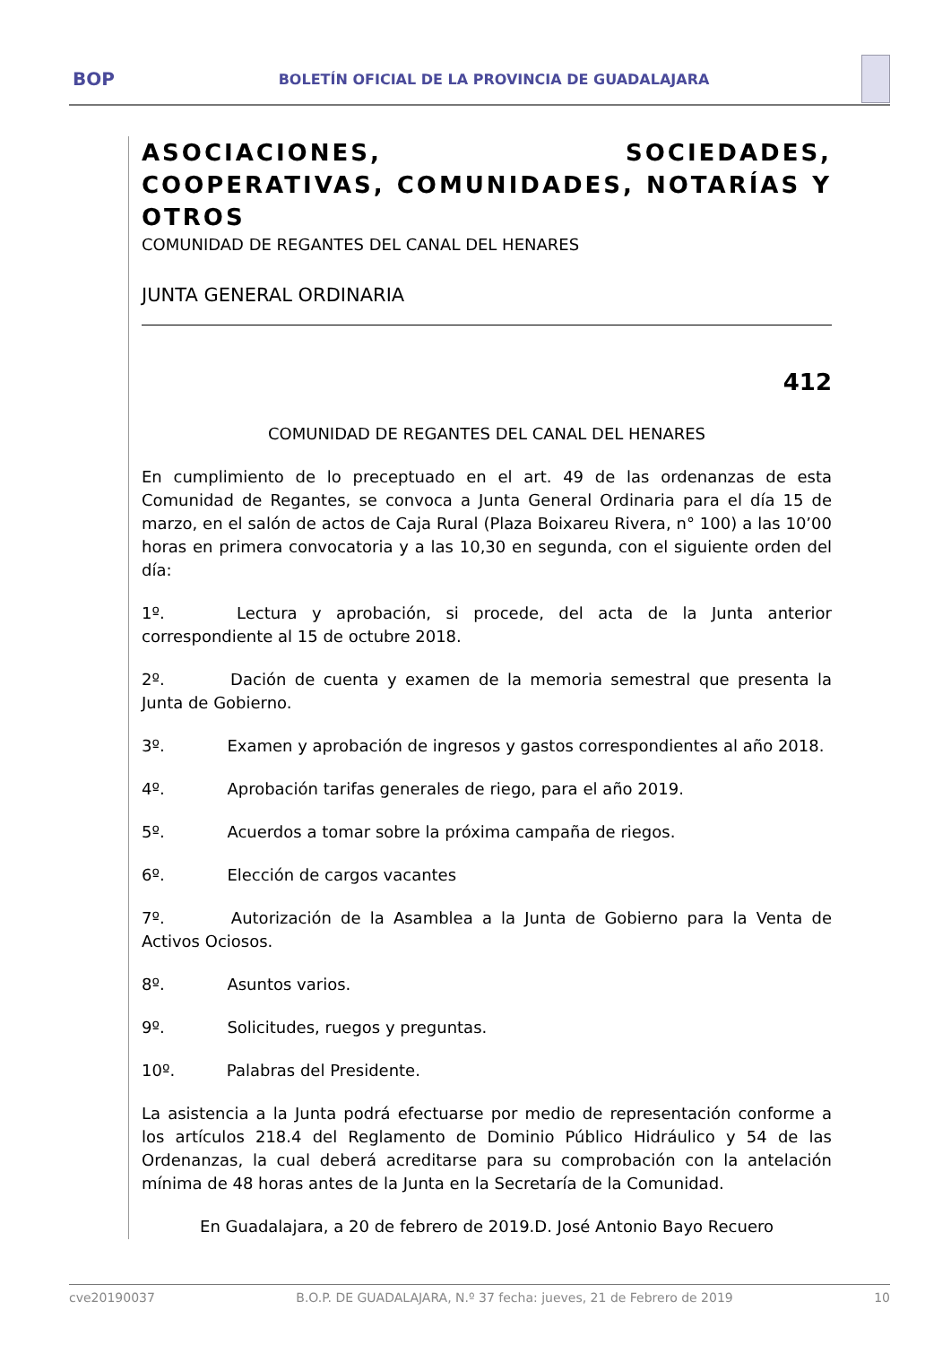BOP
BOLETÍN OFICIAL DE LA PROVINCIA DE GUADALAJARA
ASOCIACIONES, SOCIEDADES, COOPERATIVAS, COMUNIDADES, NOTARÍAS Y OTROS
COMUNIDAD DE REGANTES DEL CANAL DEL HENARES
JUNTA GENERAL ORDINARIA
412
COMUNIDAD DE REGANTES DEL CANAL DEL HENARES
En cumplimiento de lo preceptuado en el art. 49 de las ordenanzas de esta Comunidad de Regantes, se convoca a Junta General Ordinaria para el día 15 de marzo, en el salón de actos de Caja Rural (Plaza Boixareu Rivera, n° 100) a las 10’00 horas en primera convocatoria y a las 10,30 en segunda, con el siguiente orden del día:
1º. Lectura y aprobación, si procede, del acta de la Junta anterior correspondiente al 15 de octubre 2018.
2º. Dación de cuenta y examen de la memoria semestral que presenta la Junta de Gobierno.
3º. Examen y aprobación de ingresos y gastos correspondientes al año 2018.
4º. Aprobación tarifas generales de riego, para el año 2019.
5º. Acuerdos a tomar sobre la próxima campaña de riegos.
6º. Elección de cargos vacantes
7º. Autorización de la Asamblea a la Junta de Gobierno para la Venta de Activos Ociosos.
8º. Asuntos varios.
9º. Solicitudes, ruegos y preguntas.
10º. Palabras del Presidente.
La asistencia a la Junta podrá efectuarse por medio de representación conforme a los artículos 218.4 del Reglamento de Dominio Público Hidráulico y 54 de las Ordenanzas, la cual deberá acreditarse para su comprobación con la antelación mínima de 48 horas antes de la Junta en la Secretaría de la Comunidad.
En Guadalajara, a 20 de febrero de 2019.D. José Antonio Bayo Recuero
cve20190037 B.O.P. DE GUADALAJARA, N.º 37 fecha: jueves, 21 de Febrero de 2019 10